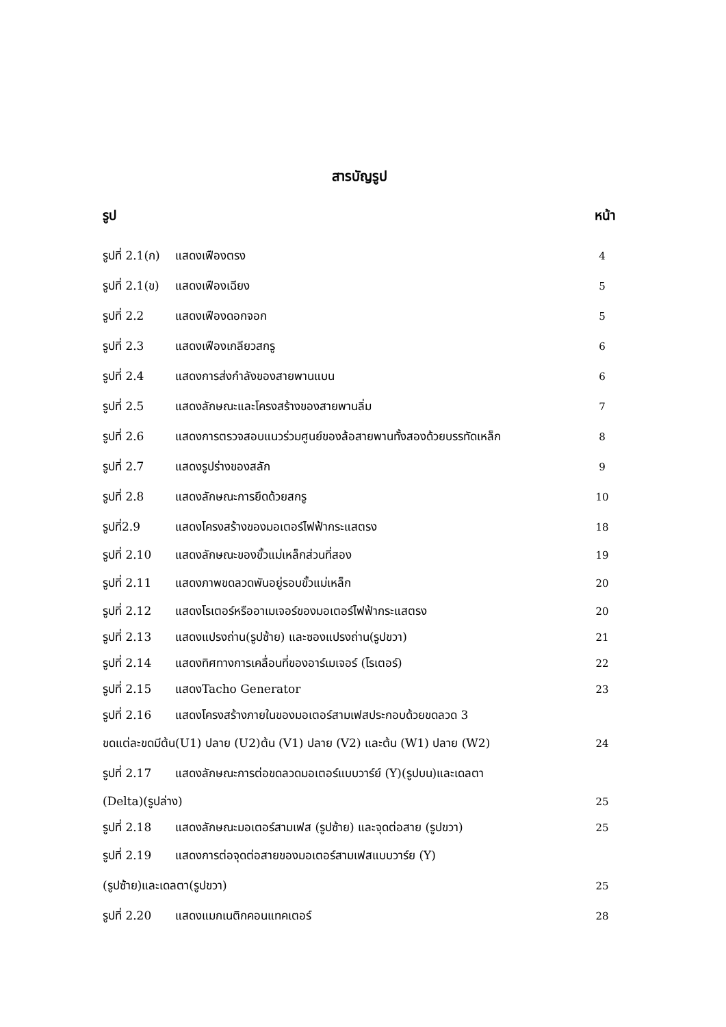สารบัญรูป
รูป หน้า
รูปที่ 2.1(ก) แสดงเฟืองตรง 4
รูปที่ 2.1(ข) แสดงเฟืองเฉียง 5
รูปที่ 2.2 แสดงเฟืองดอกจอก 5
รูปที่ 2.3 แสดงเฟืองเกลียวสกรู 6
รูปที่ 2.4 แสดงการส่งกำลังของสายพานแบน 6
รูปที่ 2.5 แสดงลักษณะและโครงสร้างของสายพานลิ่ม 7
รูปที่ 2.6 แสดงการตรวจสอบแนวร่วมศูนย์ของล้อสายพานทั้งสองด้วยบรรทัดเหล็ก 8
รูปที่ 2.7 แสดงรูปร่างของสลัก 9
รูปที่ 2.8 แสดงลักษณะการยึดด้วยสกรู 10
รูปที่2.9 แสดงโครงสร้างของมอเตอร์ไฟฟ้ากระแสตรง 18
รูปที่ 2.10 แสดงลักษณะของขั้วแม่เหล็กส่วนที่สอง 19
รูปที่ 2.11 แสดงภาพขดลวดพันอยู่รอบขั้วแม่เหล็ก 20
รูปที่ 2.12 แสดงโรเตอร์หรืออาเมเจอร์ของมอเตอร์ไฟฟ้ากระแสตรง 20
รูปที่ 2.13 แสดงแปรงถ่าน(รูปซ้าย) และซองแปรงถ่าน(รูปขวา) 21
รูปที่ 2.14 แสดงทิศทางการเคลื่อนที่ของอาร์เมเจอร์ (โรเตอร์) 22
รูปที่ 2.15 แสดงTacho Generator 23
รูปที่ 2.16 แสดงโครงสร้างภายในของมอเตอร์สามเฟสประกอบด้วยขดลวด 3
ขดแต่ละขดมีต้น(U1) ปลาย (U2)ต้น (V1) ปลาย (V2) และต้น (W1) ปลาย (W2) 24
รูปที่ 2.17 แสดงลักษณะการต่อขดลวดมอเตอร์แบบวาร์ย์ (Y)(รูปบน)และเดลตา
(Delta)(รูปล่าง) 25
รูปที่ 2.18 แสดงลักษณะมอเตอร์สามเฟส (รูปซ้าย) และจุดต่อสาย (รูปขวา) 25
รูปที่ 2.19 แสดงการต่อจุดต่อสายของมอเตอร์สามเฟสแบบวาร์ย (Y)
(รูปซ้าย)และเดลตา(รูปขวา) 25
รูปที่ 2.20 แสดงแมกเนติกคอนแทคเตอร์ 28